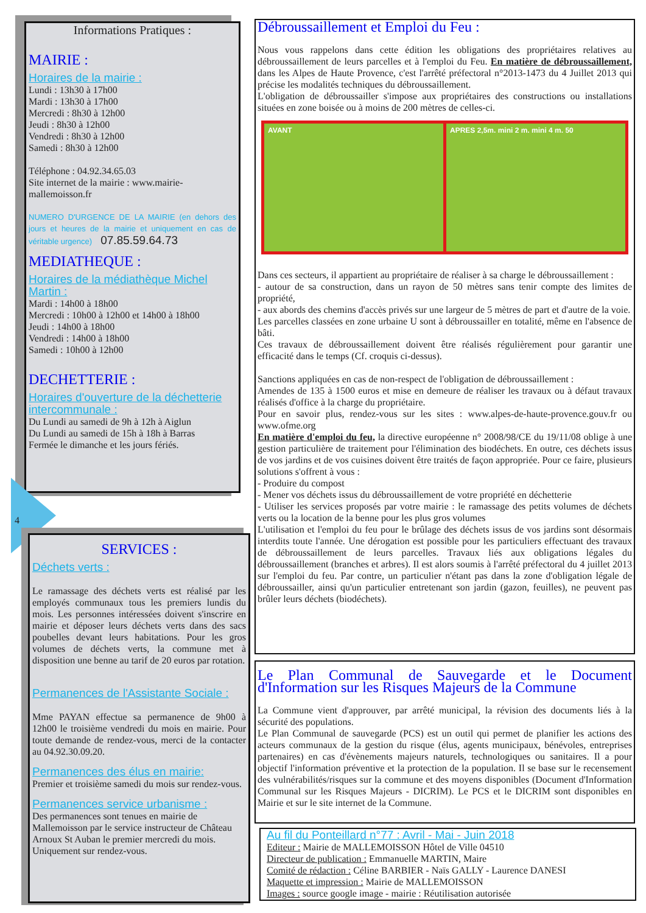Informations Pratiques :
MAIRIE :
Horaires de la mairie :
Lundi : 13h30 à 17h00
Mardi : 13h30 à 17h00
Mercredi : 8h30 à 12h00
Jeudi : 8h30 à 12h00
Vendredi : 8h30 à 12h00
Samedi : 8h30 à 12h00
Téléphone : 04.92.34.65.03
Site internet de la mairie : www.mairie-mallemoisson.fr
NUMERO D'URGENCE DE LA MAIRIE (en dehors des jours et heures de la mairie et uniquement en cas de véritable urgence) 07.85.59.64.73
MEDIATHEQUE :
Horaires de la médiathèque Michel Martin :
Mardi : 14h00 à 18h00
Mercredi : 10h00 à 12h00 et 14h00 à 18h00
Jeudi : 14h00 à 18h00
Vendredi : 14h00 à 18h00
Samedi : 10h00 à 12h00
DECHETTERIE :
Horaires d'ouverture de la déchetterie intercommunale :
Du Lundi au samedi de 9h à 12h à Aiglun
Du Lundi au samedi de 15h à 18h à Barras
Fermée le dimanche et les jours fériés.
4
SERVICES :
Déchets verts :
Le ramassage des déchets verts est réalisé par les employés communaux tous les premiers lundis du mois. Les personnes intéressées doivent s'inscrire en mairie et déposer leurs déchets verts dans des sacs poubelles devant leurs habitations. Pour les gros volumes de déchets verts, la commune met à disposition une benne au tarif de 20 euros par rotation.
Permanences de l'Assistante Sociale :
Mme PAYAN effectue sa permanence de 9h00 à 12h00 le troisième vendredi du mois en mairie. Pour toute demande de rendez-vous, merci de la contacter au 04.92.30.09.20.
Permanences des élus en mairie:
Premier et troisième samedi du mois sur rendez-vous.
Permanences service urbanisme :
Des permanences sont tenues en mairie de Mallemoisson par le service instructeur de Château Arnoux St Auban le premier mercredi du mois. Uniquement sur rendez-vous.
Débroussaillement et Emploi du Feu :
Nous vous rappelons dans cette édition les obligations des propriétaires relatives au débroussaillement de leurs parcelles et à l'emploi du Feu. En matière de débroussaillement, dans les Alpes de Haute Provence, c'est l'arrêté préfectoral n°2013-1473 du 4 Juillet 2013 qui précise les modalités techniques du débroussaillement.
L'obligation de débroussailler s'impose aux propriétaires des constructions ou installations situées en zone boisée ou à moins de 200 mètres de celles-ci.
AVANT APRES 2,5m. mini 2 m. mini 4 m. 50
Dans ces secteurs, il appartient au propriétaire de réaliser à sa charge le débroussaillement :
- autour de sa construction, dans un rayon de 50 mètres sans tenir compte des limites de propriété,
- aux abords des chemins d'accès privés sur une largeur de 5 mètres de part et d'autre de la voie.
Les parcelles classées en zone urbaine U sont à débroussailler en totalité, même en l'absence de bâti.
Ces travaux de débroussaillement doivent être réalisés régulièrement pour garantir une efficacité dans le temps (Cf. croquis ci-dessus).
Sanctions appliquées en cas de non-respect de l'obligation de débroussaillement :
Amendes de 135 à 1500 euros et mise en demeure de réaliser les travaux ou à défaut travaux réalisés d'office à la charge du propriétaire.
Pour en savoir plus, rendez-vous sur les sites : www.alpes-de-haute-provence.gouv.fr ou www.ofme.org
En matière d'emploi du feu, la directive européenne n° 2008/98/CE du 19/11/08 oblige à une gestion particulière de traitement pour l'élimination des biodéchets. En outre, ces déchets issus de vos jardins et de vos cuisines doivent être traités de façon appropriée. Pour ce faire, plusieurs solutions s'offrent à vous :
- Produire du compost
- Mener vos déchets issus du débroussaillement de votre propriété en déchetterie
- Utiliser les services proposés par votre mairie : le ramassage des petits volumes de déchets verts ou la location de la benne pour les plus gros volumes
L'utilisation et l'emploi du feu pour le brûlage des déchets issus de vos jardins sont désormais interdits toute l'année. Une dérogation est possible pour les particuliers effectuant des travaux de débroussaillement de leurs parcelles. Travaux liés aux obligations légales du débroussaillement (branches et arbres). Il est alors soumis à l'arrêté préfectoral du 4 juillet 2013 sur l'emploi du feu. Par contre, un particulier n'étant pas dans la zone d'obligation légale de débroussailler, ainsi qu'un particulier entretenant son jardin (gazon, feuilles), ne peuvent pas brûler leurs déchets (biodéchets).
Le Plan Communal de Sauvegarde et le Document d'Information sur les Risques Majeurs de la Commune
La Commune vient d'approuver, par arrêté municipal, la révision des documents liés à la sécurité des populations.
Le Plan Communal de sauvegarde (PCS) est un outil qui permet de planifier les actions des acteurs communaux de la gestion du risque (élus, agents municipaux, bénévoles, entreprises partenaires) en cas d'évènements majeurs naturels, technologiques ou sanitaires. Il a pour objectif l'information préventive et la protection de la population. Il se base sur le recensement des vulnérabilités/risques sur la commune et des moyens disponibles (Document d'Information Communal sur les Risques Majeurs - DICRIM). Le PCS et le DICRIM sont disponibles en Mairie et sur le site internet de la Commune.
Au fil du Ponteillard n°77 : Avril - Mai - Juin 2018
Editeur : Mairie de MALLEMOISSON Hôtel de Ville 04510
Directeur de publication : Emmanuelle MARTIN, Maire
Comité de rédaction : Céline BARBIER - Naïs GALLY - Laurence DANESI
Maquette et impression : Mairie de MALLEMOISSON
Images : source google image - mairie : Réutilisation autorisée